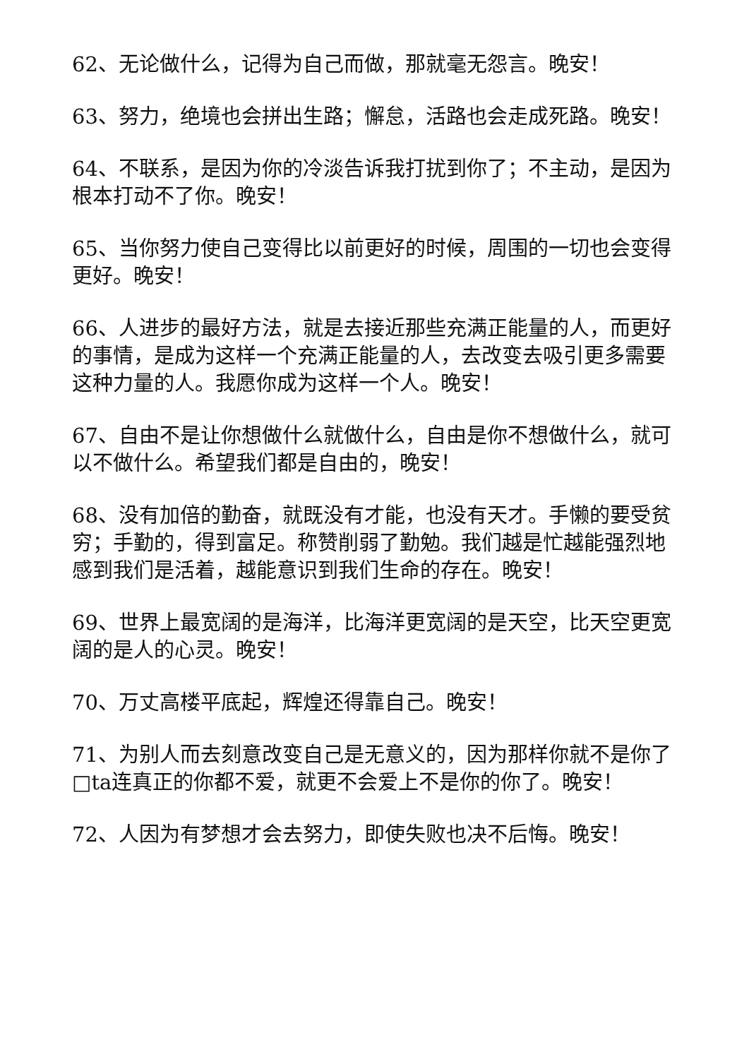62、无论做什么，记得为自己而做，那就毫无怨言。晚安！
63、努力，绝境也会拼出生路；懈怠，活路也会走成死路。晚安！
64、不联系，是因为你的冷淡告诉我打扰到你了；不主动，是因为根本打动不了你。晚安！
65、当你努力使自己变得比以前更好的时候，周围的一切也会变得更好。晚安！
66、人进步的最好方法，就是去接近那些充满正能量的人，而更好的事情，是成为这样一个充满正能量的人，去改变去吸引更多需要这种力量的人。我愿你成为这样一个人。晚安！
67、自由不是让你想做什么就做什么，自由是你不想做什么，就可以不做什么。希望我们都是自由的，晚安！
68、没有加倍的勤奋，就既没有才能，也没有天才。手懒的要受贫穷；手勤的，得到富足。称赞削弱了勤勉。我们越是忙越能强烈地感到我们是活着，越能意识到我们生命的存在。晚安！
69、世界上最宽阔的是海洋，比海洋更宽阔的是天空，比天空更宽阔的是人的心灵。晚安！
70、万丈高楼平底起，辉煌还得靠自己。晚安！
71、为别人而去刻意改变自己是无意义的，因为那样你就不是你了□ta连真正的你都不爱，就更不会爱上不是你的你了。晚安！
72、人因为有梦想才会去努力，即使失败也决不后悔。晚安！